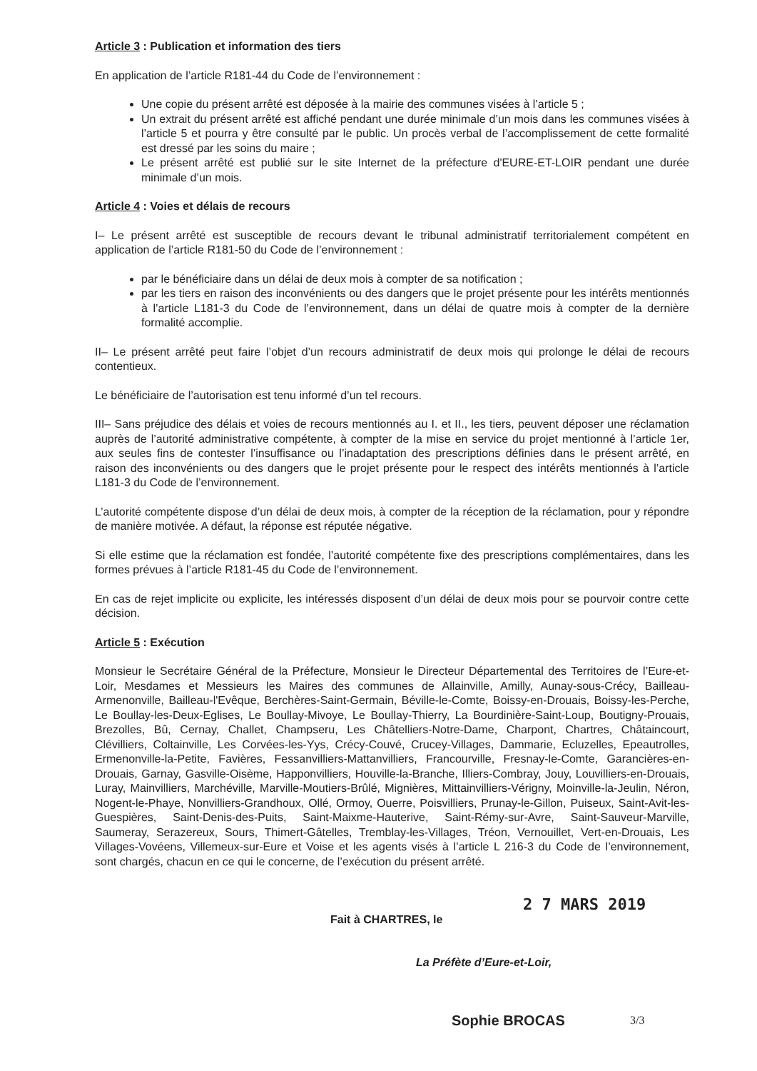Article 3 : Publication et information des tiers
En application de l’article R181-44 du Code de l’environnement :
Une copie du présent arrêté est déposée à la mairie des communes visées à l’article 5 ;
Un extrait du présent arrêté est affiché pendant une durée minimale d’un mois dans les communes visées à l’article 5 et pourra y être consulté par le public. Un procès verbal de l’accomplissement de cette formalité est dressé par les soins du maire ;
Le présent arrêté est publié sur le site Internet de la préfecture d'EURE-ET-LOIR pendant une durée minimale d’un mois.
Article 4 : Voies et délais de recours
I– Le présent arrêté est susceptible de recours devant le tribunal administratif territorialement compétent en application de l’article R181-50 du Code de l’environnement :
par le bénéficiaire dans un délai de deux mois à compter de sa notification ;
par les tiers en raison des inconvénients ou des dangers que le projet présente pour les intérêts mentionnés à l’article L181-3 du Code de l’environnement, dans un délai de quatre mois à compter de la dernière formalité accomplie.
II– Le présent arrêté peut faire l’objet d’un recours administratif de deux mois qui prolonge le délai de recours contentieux.
Le bénéficiaire de l’autorisation est tenu informé d’un tel recours.
III– Sans préjudice des délais et voies de recours mentionnés au I. et II., les tiers, peuvent déposer une réclamation auprès de l’autorité administrative compétente, à compter de la mise en service du projet mentionné à l’article 1er, aux seules fins de contester l’insuffisance ou l’inadaptation des prescriptions définies dans le présent arrêté, en raison des inconvénients ou des dangers que le projet présente pour le respect des intérêts mentionnés à l’article L181-3 du Code de l’environnement.
L’autorité compétente dispose d’un délai de deux mois, à compter de la réception de la réclamation, pour y répondre de manière motivée. A défaut, la réponse est réputée négative.
Si elle estime que la réclamation est fondée, l’autorité compétente fixe des prescriptions complémentaires, dans les formes prévues à l’article R181-45 du Code de l’environnement.
En cas de rejet implicite ou explicite, les intéressés disposent d’un délai de deux mois pour se pourvoir contre cette décision.
Article 5 : Exécution
Monsieur le Secrétaire Général de la Préfecture, Monsieur le Directeur Départemental des Territoires de l’Eure-et-Loir, Mesdames et Messieurs les Maires des communes de Allainville, Amilly, Aunay-sous-Crécy, Bailleau-Armenonville, Bailleau-l'Evêque, Berchères-Saint-Germain, Béville-le-Comte, Boissy-en-Drouais, Boissy-les-Perche, Le Boullay-les-Deux-Eglises, Le Boullay-Mivoye, Le Boullay-Thierry, La Bourdinière-Saint-Loup, Boutigny-Prouais, Brezolles, Bû, Cernay, Challet, Champseru, Les Châtelliers-Notre-Dame, Charpont, Chartres, Châtaincourt, Clévilliers, Coltainville, Les Corvées-les-Yys, Crécy-Couvé, Crucey-Villages, Dammarie, Ecluzelles, Epeautrolles, Ermenonville-la-Petite, Favières, Fessanvilliers-Mattanvilliers, Francourville, Fresnay-le-Comte, Garancières-en-Drouais, Garnay, Gasville-Oisème, Happonvilliers, Houville-la-Branche, Illiers-Combray, Jouy, Louvilliers-en-Drouais, Luray, Mainvilliers, Marchéville, Marville-Moutiers-Brûlé, Mignières, Mittainvilliers-Vérigny, Moinville-la-Jeulin, Néron, Nogent-le-Phaye, Nonvilliers-Grandhoux, Ollé, Ormoy, Ouerre, Poisvilliers, Prunay-le-Gillon, Puiseux, Saint-Avit-les-Guespières, Saint-Denis-des-Puits, Saint-Maixme-Hauterive, Saint-Rémy-sur-Avre, Saint-Sauveur-Marville, Saumeray, Serazereux, Sours, Thimert-Gâtelles, Tremblay-les-Villages, Tréon, Vernouillet, Vert-en-Drouais, Les Villages-Vovéens, Villemeux-sur-Eure et Voise et les agents visés à l’article L 216-3 du Code de l’environnement, sont chargés, chacun en ce qui le concerne, de l’exécution du présent arrêté.
2 7 MARS 2019
Fait à CHARTRES, le
La Préfète d’Eure-et-Loir,
Sophie BROCAS
3/3